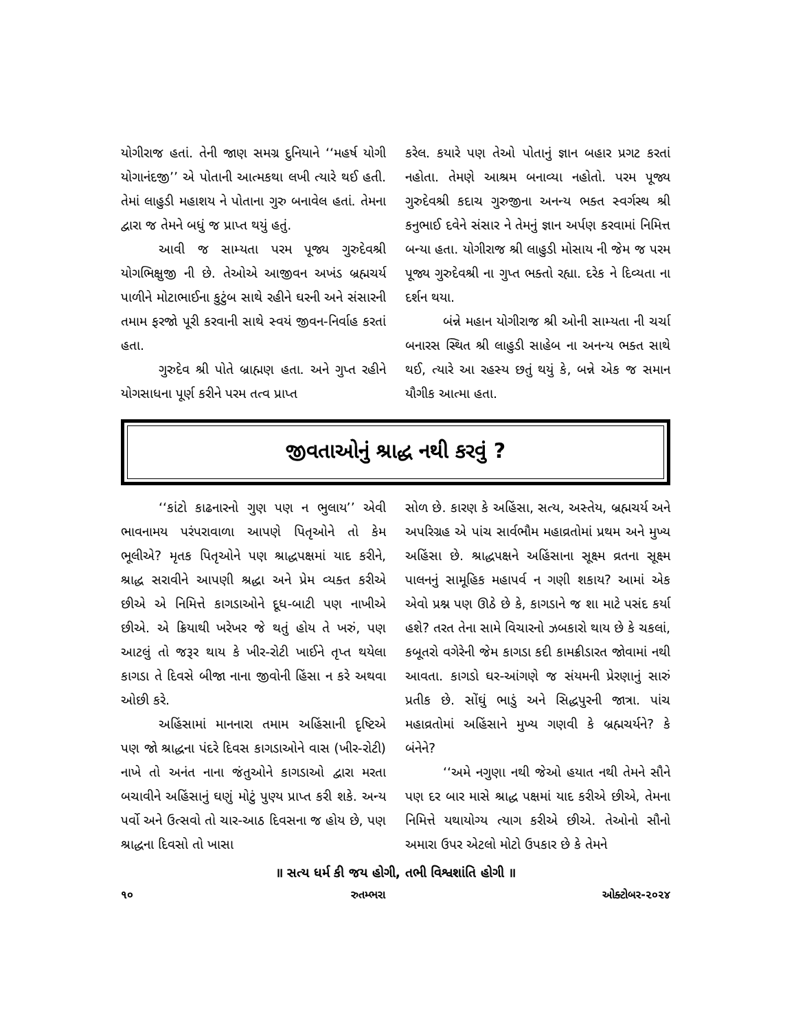યોગીરાજ હતાં. તેની જાણ સમગ્ર દુનિયાને ‘‘મહર્ષ યોગી યોગાનંદજી’’ એ પોતાની આત્મકથા લખી ત્યારે થઈ હતી. તેમાં લાહુડી મહાશય ને પોતાના ગુરુ બનાવેલ હતાં. તેમના દ્વારા જ તેમને બધું જ પ્રાપ્ત થયું હતું.
આવી જ સામ્યતા પરમ પૂજ્ય ગુરુદેવશ્રી યોગભિક્ષુજી ની છે. તેઓએ આજીવન અખંડ બ્રહ્મચર્ય પાળીને મોટાભાઈના કુટુંબ સાથે રહીને ઘરની અને સંસારની તમામ ફરજો પૂરી કરવાની સાથે સ્વયં જીવન-નિર્વાહ કરતાં હતા.
ગુરુદેવ શ્રી પોતે બ્રાહ્મણ હતા. અને ગુપ્ત રહીને યોગસાધના પૂર્ણ કરીને પરમ તત્વ પ્રાપ્ત
કરેલ. કયારે પણ તેઓ પોતાનું જ્ઞાન બહાર પ્રગટ કરતાં નહોતા. તેમણે આશ્રમ બનાવ્યા નહોતો. પરમ પૂજ્ય ગુરુદેવશ્રી કદાચ ગુરુજીના અનન્ય ભક્ત સ્વર્ગસ્થ શ્રી કનુભાઈ દવેને સંસાર ને તેમનું જ્ઞાન અર્પણ કરવામાં નિમિત્ત બન્યા હતા. યોગીરાજ શ્રી લાહુડી મોસાય ની જેમ જ પરમ પૂજ્ય ગુરુદેવશ્રી ના ગુપ્ત ભક્તો રહ્યા. દરેક ને દિવ્યતા ના દર્શન થયા.
બંન્ને મહાન યોગીરાજ શ્રી ઓની સામ્યતા ની ચર્ચા બનારસ સ્થિત શ્રી લાહુડી સાહેબ ના અનન્ય ભક્ત સાથે થઈ, ત્યારે આ રહસ્ય છતું થયું કે, બન્ને એક જ સમાન યૌગીક આત્મા હતા.
જીવતાઓનું શ્રાદ્ધ નથી કરવું ?
‘‘કાંટો કાઢનારનો ગુણ પણ ન ભુલાય’’ એવી ભાવનામય પરંપરાવાળા આપણે પિતૃઓને તો કેમ ભૂલીએ? મૃતક પિતૃઓને પણ શ્રાદ્ધપક્ષમાં યાદ કરીને, શ્રાદ્ધ સરાવીને આપણી શ્રદ્ધા અને પ્રેમ વ્યક્ત કરીએ છીએ એ નિમિત્તે કાગડાઓને દૂધ-બાટી પણ નાખીએ છીએ. એ ક્રિયાથી ખરેખર જે થતું હોય તે ખરું, પણ આટલું તો જરૂર થાય કે ખીર-રોટી ખાઈને તૃપ્ત થયેલા કાગડા તે દિવસે બીજા નાના જીવોની હિંસા ન કરે અથવા ઓછી કરે.
અહિંસામાં માનનારા તમામ અહિંસાની દૃષ્ટિએ પણ જો શ્રાદ્ધના પંદરે દિવસ કાગડાઓને વાસ (ખીર-રોટી) નાખે તો અનંત નાના જંતુઓને કાગડાઓ દ્વારા મરતા બચાવીને અહિંસાનું ઘણું મોટું પુણ્ય પ્રાપ્ત કરી શકે. અન્ય પર્વો અને ઉત્સવો તો ચાર-આઠ દિવસના જ હોય છે, પણ શ્રાદ્ધના દિવસો તો ખાસા
સોળ છે. કારણ કે અહિંસા, સત્ય, અસ્તેય, બ્રહ્મચર્ય અને અપરિગ્રહ એ પાંચ સાર્વભૌમ મહાવ્રતોમાં પ્રથમ અને મુખ્ય અહિંસા છે. શ્રાદ્ધપક્ષને અહિંસાના સૂક્ષ્મ વ્રતના સૂક્ષ્મ પાલનનું સામૂહિક મહાપર્વ ન ગણી શકાય? આમાં એક એવો પ્રશ્ન પણ ઊઠે છે કે, કાગડાને જ શા માટે પસંદ કર્યા હશે? તરત તેના સામે વિચારનો ઝબકારો થાય છે કે ચકલાં, કબૂતરો વગેરેની જેમ કાગડા કદી કામક્રીડારત જોવામાં નથી આવતા. કાગડો ઘર-આંગણે જ સંયમની પ્રેરણાનું સારું પ્રતીક છે. સોંઘું ભાડું અને સિદ્ધપુરની જાત્રા. પાંચ મહાવ્રતોમાં અહિંસાને મુખ્ય ગણવી કે બ્રહ્મચર્યને? કે બંનેને?
‘‘અમે નગુણા નથી જેઓ હયાત નથી તેમને સૌને પણ દર બાર માસે શ્રાદ્ધ પક્ષમાં યાદ કરીએ છીએ, તેમના નિમિત્તે યથાયોગ્ય ત્યાગ કરીએ છીએ. તેઓનો સૌનો અમારા ઉપર એટલો મોટો ઉપકાર છે કે તેમને
॥ સત્ય ધર્મ કી જય હોગી, તભી વિશ્વશાંતિ હોગી ॥
૧૦ રુતમ્ભરા ઓક્ટોબર-૨૦૨૪